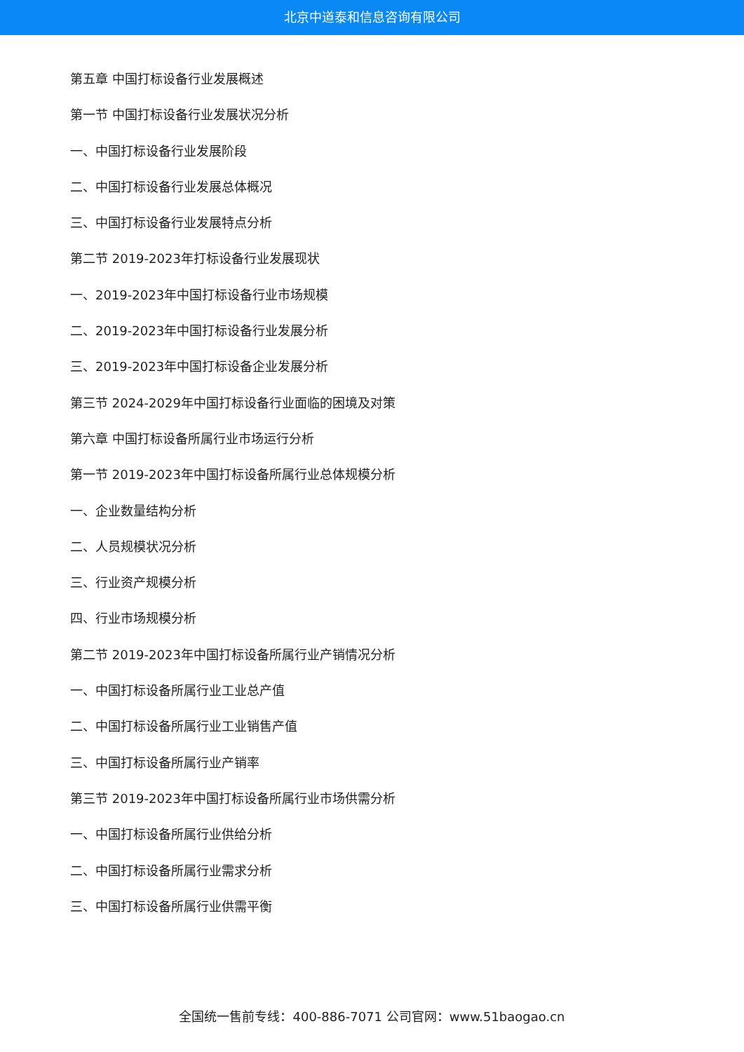北京中道泰和信息咨询有限公司
第五章 中国打标设备行业发展概述
第一节 中国打标设备行业发展状况分析
一、中国打标设备行业发展阶段
二、中国打标设备行业发展总体概况
三、中国打标设备行业发展特点分析
第二节 2019-2023年打标设备行业发展现状
一、2019-2023年中国打标设备行业市场规模
二、2019-2023年中国打标设备行业发展分析
三、2019-2023年中国打标设备企业发展分析
第三节 2024-2029年中国打标设备行业面临的困境及对策
第六章 中国打标设备所属行业市场运行分析
第一节 2019-2023年中国打标设备所属行业总体规模分析
一、企业数量结构分析
二、人员规模状况分析
三、行业资产规模分析
四、行业市场规模分析
第二节 2019-2023年中国打标设备所属行业产销情况分析
一、中国打标设备所属行业工业总产值
二、中国打标设备所属行业工业销售产值
三、中国打标设备所属行业产销率
第三节 2019-2023年中国打标设备所属行业市场供需分析
一、中国打标设备所属行业供给分析
二、中国打标设备所属行业需求分析
三、中国打标设备所属行业供需平衡
全国统一售前专线：400-886-7071 公司官网：www.51baogao.cn